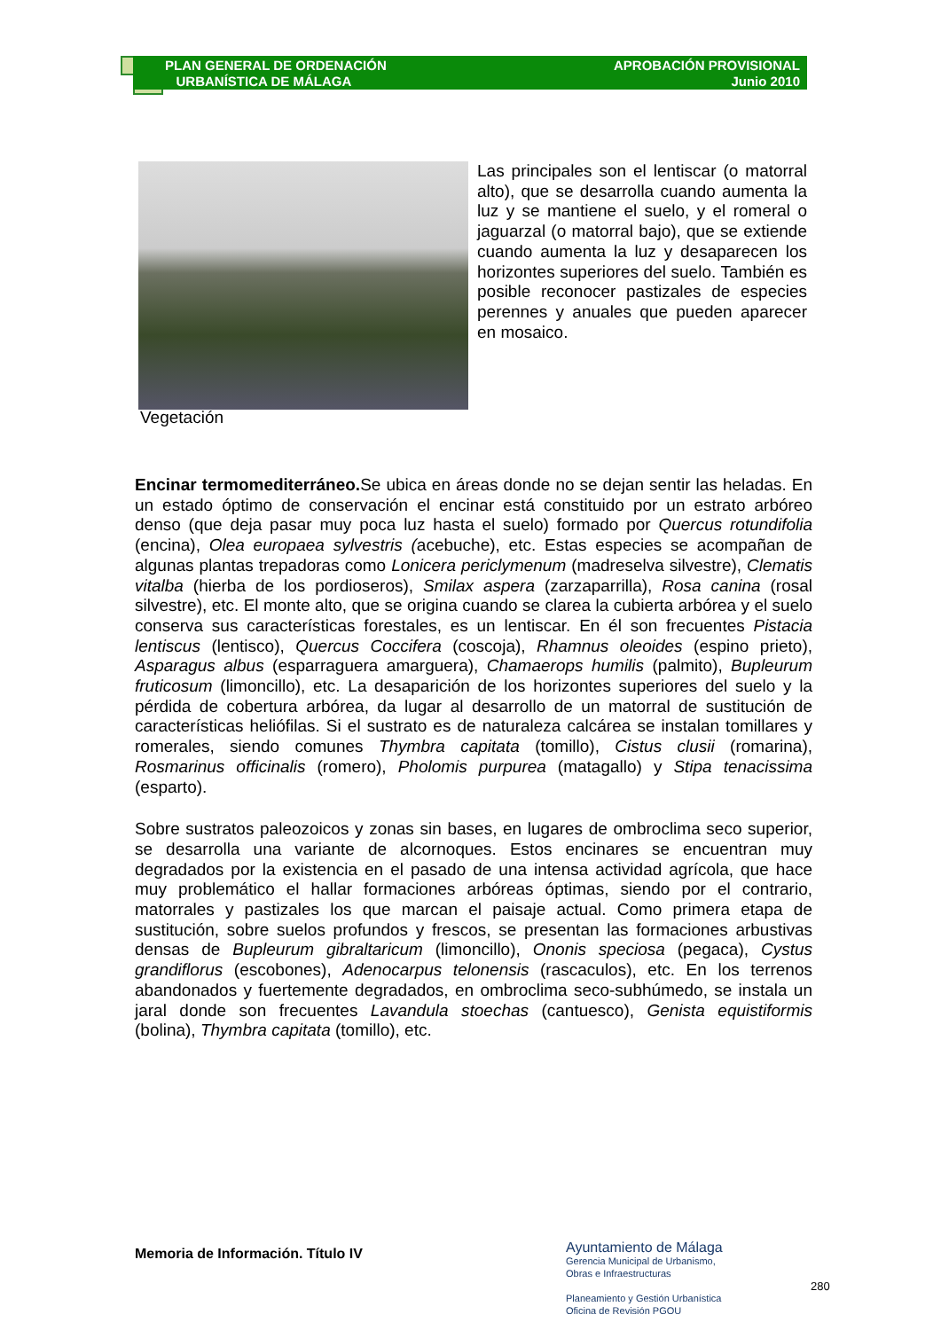PLAN GENERAL DE ORDENACIÓN
URBANÍSTICA DE MÁLAGA
APROBACIÓN PROVISIONAL
Junio 2010
Las principales son el lentiscar (o matorral alto), que se desarrolla cuando aumenta la luz y se mantiene el suelo, y el romeral o jaguarzal (o matorral bajo), que se extiende cuando aumenta la luz y desaparecen los horizontes superiores del suelo. También es posible reconocer pastizales de especies perennes y anuales que pueden aparecer en mosaico.
Vegetación
Encinar termomediterráneo. Se ubica en áreas donde no se dejan sentir las heladas. En un estado óptimo de conservación el encinar está constituido por un estrato arbóreo denso (que deja pasar muy poca luz hasta el suelo) formado por Quercus rotundifolia (encina), Olea europaea sylvestris (acebuche), etc. Estas especies se acompañan de algunas plantas trepadoras como Lonicera periclymenum (madreselva silvestre), Clematis vitalba (hierba de los pordioseros), Smilax aspera (zarzaparrilla), Rosa canina (rosal silvestre), etc. El monte alto, que se origina cuando se clarea la cubierta arbórea y el suelo conserva sus características forestales, es un lentiscar. En él son frecuentes Pistacia lentiscus (lentisco), Quercus Coccifera (coscoja), Rhamnus oleoides (espino prieto), Asparagus albus (esparraguera amarguera), Chamaerops humilis (palmito), Bupleurum fruticosum (limoncillo), etc. La desaparición de los horizontes superiores del suelo y la pérdida de cobertura arbórea, da lugar al desarrollo de un matorral de sustitución de características heliófilas. Si el sustrato es de naturaleza calcárea se instalan tomillares y romerales, siendo comunes Thymbra capitata (tomillo), Cistus clusii (romarina), Rosmarinus officinalis (romero), Pholomis purpurea (matagallo) y Stipa tenacissima (esparto).
Sobre sustratos paleozoicos y zonas sin bases, en lugares de ombroclima seco superior, se desarrolla una variante de alcornoques. Estos encinares se encuentran muy degradados por la existencia en el pasado de una intensa actividad agrícola, que hace muy problemático el hallar formaciones arbóreas óptimas, siendo por el contrario, matorrales y pastizales los que marcan el paisaje actual. Como primera etapa de sustitución, sobre suelos profundos y frescos, se presentan las formaciones arbustivas densas de Bupleurum gibraltaricum (limoncillo), Ononis speciosa (pegaca), Cystus grandiflorus (escobones), Adenocarpus telonensis (rascaculos), etc. En los terrenos abandonados y fuertemente degradados, en ombroclima seco-subhúmedo, se instala un jaral donde son frecuentes Lavandula stoechas (cantuesco), Genista equistiformis (bolina), Thymbra capitata (tomillo), etc.
Memoria de Información. Título IV
Ayuntamiento de Málaga
Gerencia Municipal de Urbanismo,
Obras e Infraestructuras
Planeamiento y Gestión Urbanística
Oficina de Revisión PGOU
280